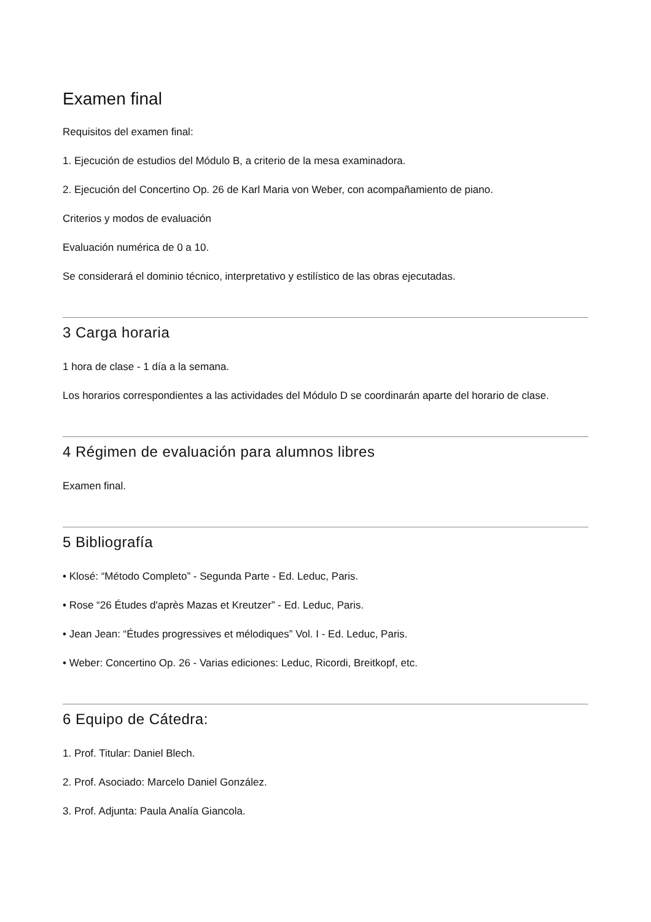Examen final
Requisitos del examen final:
1. Ejecución de estudios del Módulo B, a criterio de la mesa examinadora.
2. Ejecución del Concertino Op. 26 de Karl Maria von Weber, con acompañamiento de piano.
Criterios y modos de evaluación
Evaluación numérica de 0 a 10.
Se considerará el dominio técnico, interpretativo y estilístico de las obras ejecutadas.
3 Carga horaria
1 hora de clase - 1 día a la semana.
Los horarios correspondientes a las actividades del Módulo D se coordinarán aparte del horario de clase.
4 Régimen de evaluación para alumnos libres
Examen final.
5 Bibliografía
• Klosé: “Método Completo” - Segunda Parte - Ed. Leduc, Paris.
• Rose “26 Études d'après Mazas et Kreutzer” - Ed. Leduc, Paris.
• Jean Jean: “Études progressives et mélodiques” Vol. I - Ed. Leduc, Paris.
• Weber: Concertino Op. 26 - Varias ediciones: Leduc, Ricordi, Breitkopf, etc.
6 Equipo de Cátedra:
1. Prof. Titular: Daniel Blech.
2. Prof. Asociado: Marcelo Daniel González.
3. Prof. Adjunta: Paula Analía Giancola.